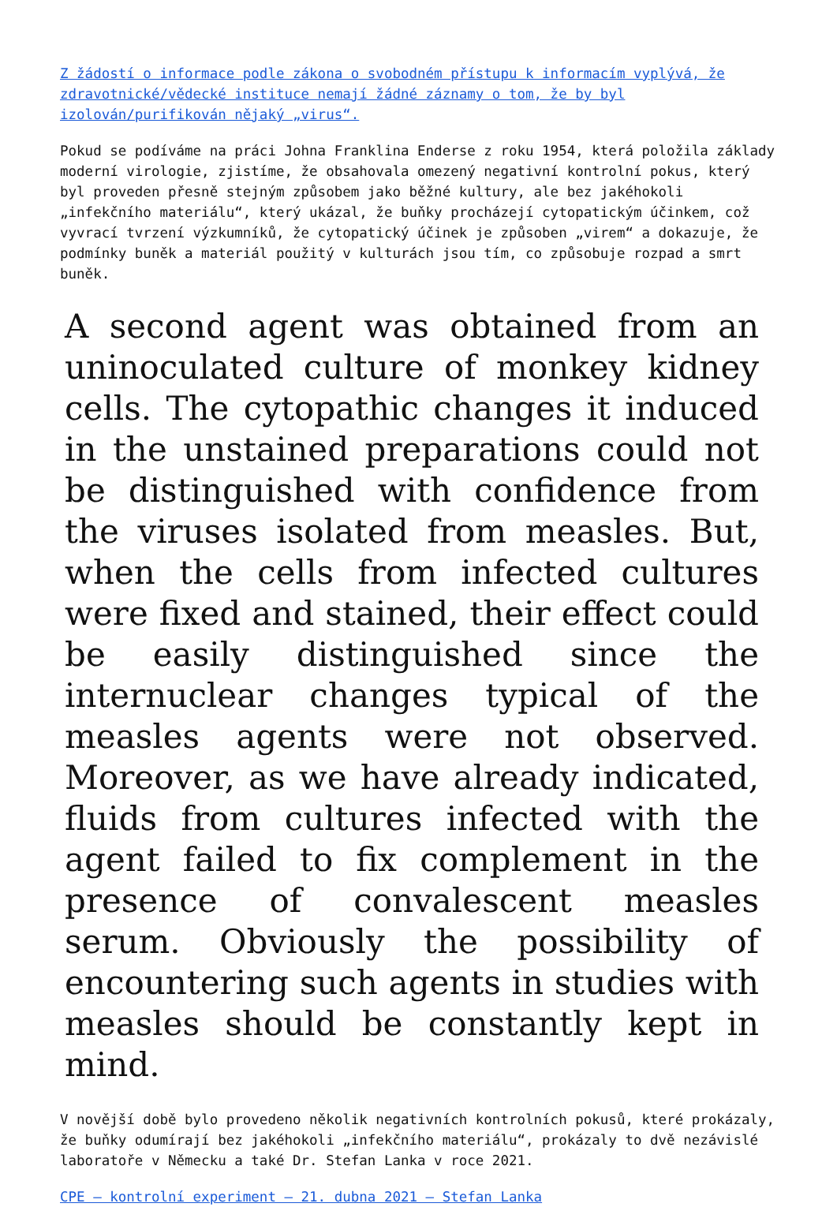Z žádostí o informace podle zákona o svobodném přístupu k informacím vyplývá, že zdravotnické/vědecké instituce nemají žádné záznamy o tom, že by byl izolován/purifikován nějaký „virus“.
Pokud se podíváme na práci Johna Franklina Enderse z roku 1954, která položila základy moderní virologie, zjistíme, že obsahovala omezený negativní kontrolní pokus, který byl proveden přesně stejným způsobem jako běžné kultury, ale bez jakéhokoli „infekčního materiálu“, který ukázal, že buňky procházejí cytopatickým účinkem, což vyvrací tvrzení výzkumníků, že cytopatický účinek je způsoben „virem“ a dokazuje, že podmínky buněk a materiál použitý v kulturách jsou tím, co způsobuje rozpad a smrt buněk.
A second agent was obtained from an uninoculated culture of monkey kidney cells. The cytopathic changes it induced in the unstained preparations could not be distinguished with confidence from the viruses isolated from measles. But, when the cells from infected cultures were fixed and stained, their effect could be easily distinguished since the internuclear changes typical of the measles agents were not observed. Moreover, as we have already indicated, fluids from cultures infected with the agent failed to fix complement in the presence of convalescent measles serum. Obviously the possibility of encountering such agents in studies with measles should be constantly kept in mind.
V novější době bylo provedeno několik negativních kontrolních pokusů, které prokázaly, že buňky odumírají bez jakéhokoli „infekčního materiálu“, prokázaly to dvě nezávislé laboratoře v Německu a také Dr. Stefan Lanka v roce 2021.
CPE – kontrolní experiment – 21. dubna 2021 – Stefan Lanka